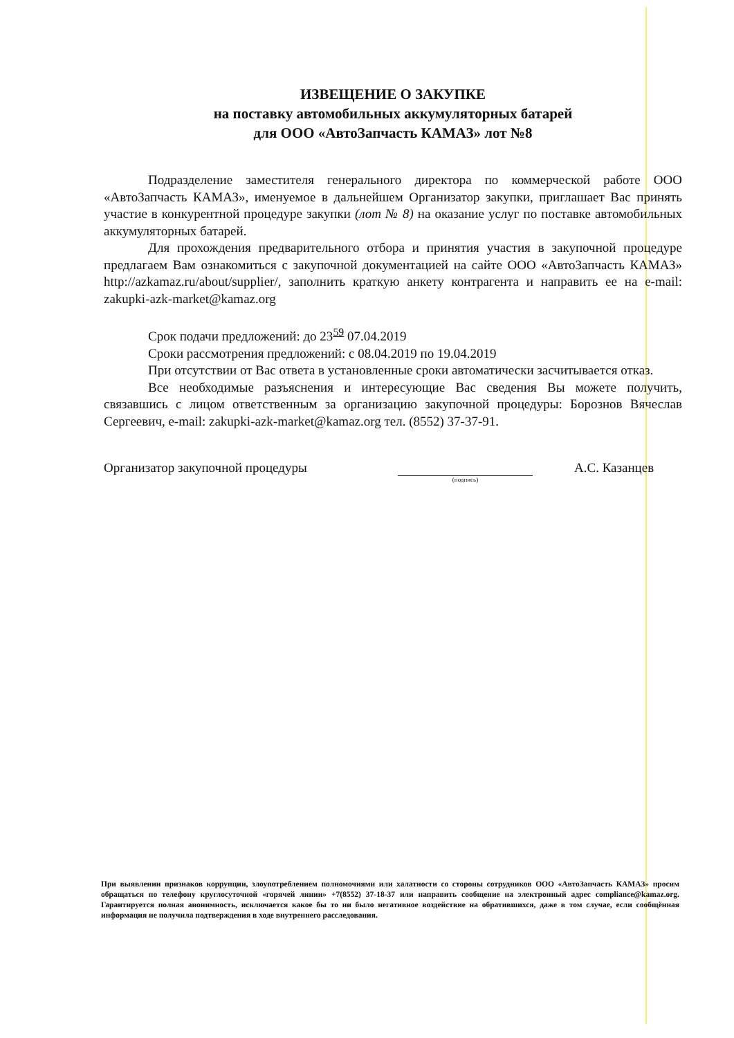ИЗВЕЩЕНИЕ О ЗАКУПКЕ
на поставку автомобильных аккумуляторных батарей
для ООО «АвтоЗапчасть КАМАЗ» лот №8
Подразделение заместителя генерального директора по коммерческой работе ООО «АвтоЗапчасть КАМАЗ», именуемое в дальнейшем Организатор закупки, приглашает Вас принять участие в конкурентной процедуре закупки (лот № 8) на оказание услуг по поставке автомобильных аккумуляторных батарей.
Для прохождения предварительного отбора и принятия участия в закупочной процедуре предлагаем Вам ознакомиться с закупочной документацией на сайте ООО «АвтоЗапчасть КАМАЗ» http://azkamaz.ru/about/supplier/, заполнить краткую анкету контрагента и направить ее на e-mail: zakupki-azk-market@kamaz.org
Срок подачи предложений: до 23<sup>59</sup> 07.04.2019
Сроки рассмотрения предложений: с 08.04.2019 по 19.04.2019
При отсутствии от Вас ответа в установленные сроки автоматически засчитывается отказ.
Все необходимые разъяснения и интересующие Вас сведения Вы можете получить, связавшись с лицом ответственным за организацию закупочной процедуры: Борознов Вячеслав Сергеевич, e-mail: zakupki-azk-market@kamaz.org тел. (8552) 37-37-91.
Организатор закупочной процедуры
(подпись)
А.С. Казанцев
При выявлении признаков коррупции, злоупотреблением полномочиями или халатности со стороны сотрудников ООО «АвтоЗапчасть КАМАЗ» просим обращаться по телефону круглосуточной «горячей линии» +7(8552) 37-18-37 или направить сообщение на электронный адрес compliance@kamaz.org. Гарантируется полная анонимность, исключается какое бы то ни было негативное воздействие на обратившихся, даже в том случае, если сообщённая информация не получила подтверждения в ходе внутреннего расследования.